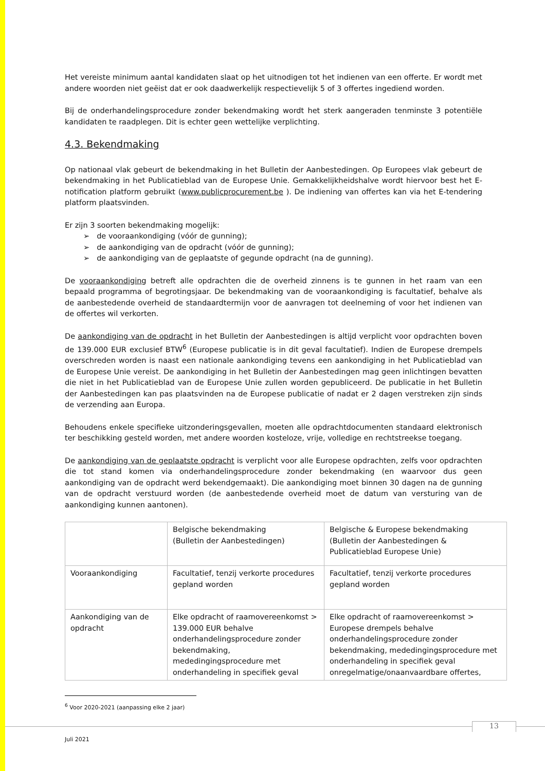Het vereiste minimum aantal kandidaten slaat op het uitnodigen tot het indienen van een offerte. Er wordt met andere woorden niet geëist dat er ook daadwerkelijk respectievelijk 5 of 3 offertes ingediend worden.
Bij de onderhandelingsprocedure zonder bekendmaking wordt het sterk aangeraden tenminste 3 potentiële kandidaten te raadplegen. Dit is echter geen wettelijke verplichting.
4.3. Bekendmaking
Op nationaal vlak gebeurt de bekendmaking in het Bulletin der Aanbestedingen. Op Europees vlak gebeurt de bekendmaking in het Publicatieblad van de Europese Unie. Gemakkelijkheidshalve wordt hiervoor best het E-notification platform gebruikt (www.publicprocurement.be ). De indiening van offertes kan via het E-tendering platform plaatsvinden.
Er zijn 3 soorten bekendmaking mogelijk:
de vooraankondiging (vóór de gunning);
de aankondiging van de opdracht (vóór de gunning);
de aankondiging van de geplaatste of gegunde opdracht (na de gunning).
De vooraankondiging betreft alle opdrachten die de overheid zinnens is te gunnen in het raam van een bepaald programma of begrotingsjaar. De bekendmaking van de vooraankondiging is facultatief, behalve als de aanbestedende overheid de standaardtermijn voor de aanvragen tot deelneming of voor het indienen van de offertes wil verkorten.
De aankondiging van de opdracht in het Bulletin der Aanbestedingen is altijd verplicht voor opdrachten boven de 139.000 EUR exclusief BTW<sup>6</sup> (Europese publicatie is in dit geval facultatief). Indien de Europese drempels overschreden worden is naast een nationale aankondiging tevens een aankondiging in het Publicatieblad van de Europese Unie vereist. De aankondiging in het Bulletin der Aanbestedingen mag geen inlichtingen bevatten die niet in het Publicatieblad van de Europese Unie zullen worden gepubliceerd. De publicatie in het Bulletin der Aanbestedingen kan pas plaatsvinden na de Europese publicatie of nadat er 2 dagen verstreken zijn sinds de verzending aan Europa.
Behoudens enkele specifieke uitzonderingsgevallen, moeten alle opdrachtdocumenten standaard elektronisch ter beschikking gesteld worden, met andere woorden kosteloze, vrije, volledige en rechtstreekse toegang.
De aankondiging van de geplaatste opdracht is verplicht voor alle Europese opdrachten, zelfs voor opdrachten die tot stand komen via onderhandelingsprocedure zonder bekendmaking (en waarvoor dus geen aankondiging van de opdracht werd bekendgemaakt). Die aankondiging moet binnen 30 dagen na de gunning van de opdracht verstuurd worden (de aanbestedende overheid moet de datum van versturing van de aankondiging kunnen aantonen).
| | Belgische bekendmaking (Bulletin der Aanbestedingen) | Belgische & Europese bekendmaking (Bulletin der Aanbestedingen & Publicatieblad Europese Unie) |
| Vooraankondiging | Facultatief, tenzij verkorte procedures gepland worden | Facultatief, tenzij verkorte procedures gepland worden |
| Aankondiging van de opdracht | Elke opdracht of raamovereenkomst > 139.000 EUR behalve onderhandelingsprocedure zonder bekendmaking, mededingingsprocedure met onderhandeling in specifiek geval | Elke opdracht of raamovereenkomst > Europese drempels behalve onderhandelingsprocedure zonder bekendmaking, mededingingsprocedure met onderhandeling in specifiek geval onregelmatige/onaanvaardbare offertes, |
<sup>6</sup> Voor 2020-2021 (aanpassing elke 2 jaar)
13
Juli 2021